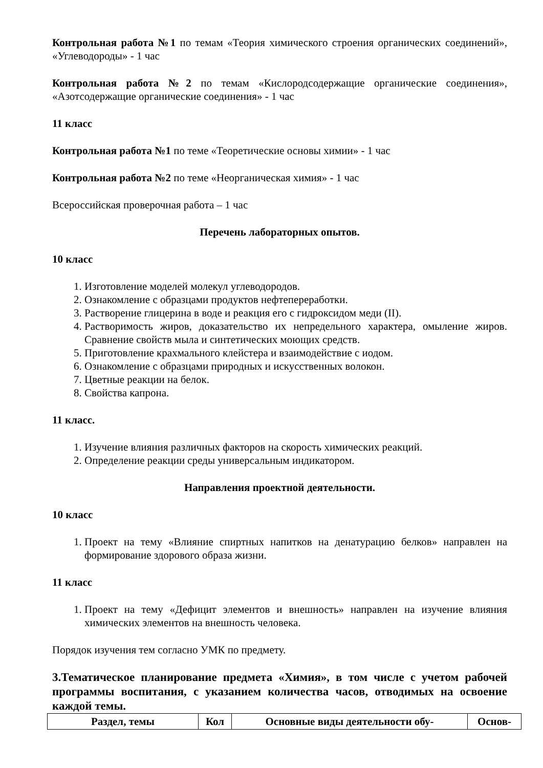Контрольная работа №1 по темам «Теория химического строения органических соединений», «Углеводороды» - 1 час
Контрольная работа №2 по темам «Кислородсодержащие органические соединения», «Азотсодержащие органические соединения» - 1 час
11 класс
Контрольная работа №1 по теме «Теоретические основы химии» - 1 час
Контрольная работа №2 по теме «Неорганическая химия» - 1 час
Всероссийская проверочная работа – 1 час
Перечень лабораторных опытов.
10 класс
1. Изготовление моделей молекул углеводородов.
2. Ознакомление с образцами продуктов нефтепереработки.
3. Растворение глицерина в воде и реакция его с гидроксидом меди (II).
4. Растворимость жиров, доказательство их непредельного характера, омыление жиров. Сравнение свойств мыла и синтетических моющих средств.
5. Приготовление крахмального клейстера и взаимодействие с иодом.
6. Ознакомление с образцами природных и искусственных волокон.
7. Цветные реакции на белок.
8. Свойства капрона.
11 класс.
1. Изучение влияния различных факторов на скорость химических реакций.
2. Определение реакции среды универсальным индикатором.
Направления проектной деятельности.
10 класс
1. Проект на тему «Влияние спиртных напитков на денатурацию белков» направлен на формирование здорового образа жизни.
11 класс
1. Проект на тему «Дефицит элементов и внешность» направлен на изучение влияния химических элементов на внешность человека.
Порядок изучения тем согласно УМК по предмету.
3.Тематическое планирование предмета «Химия», в том числе с учетом рабочей программы воспитания, с указанием количества часов, отводимых на освоение каждой темы.
| Раздел, темы | Кол | Основные виды деятельности обу- | Основ- |
| --- | --- | --- | --- |